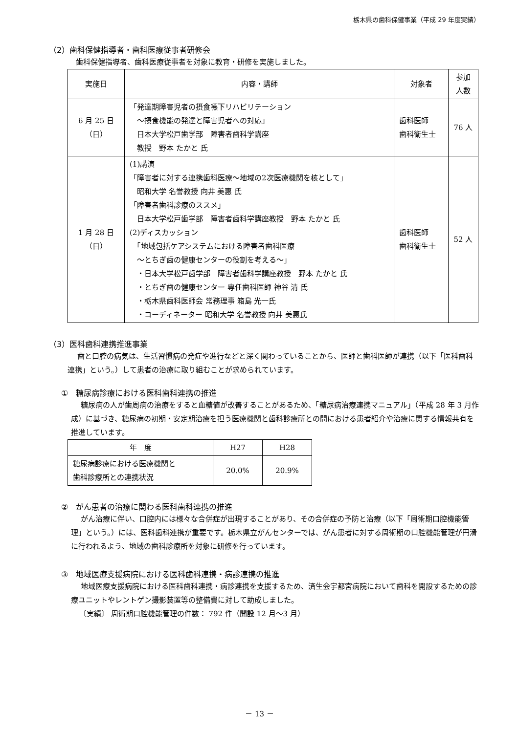栃木県の歯科保健事業（平成 29 年度実績）
（2）歯科保健指導者・歯科医療従事者研修会
歯科保健指導者、歯科医療従事者を対象に教育・研修を実施しました。
| 実施日 | 内容・講師 | 対象者 | 参加 人数 |
| --- | --- | --- | --- |
| 6 月 25 日 （日） | 「発達期障害児者の摂食嚥下リハビリテーション ～摂食機能の発達と障害児者への対応」 日本大学松戸歯学部 障害者歯科学講座 教授 野本 たかと 氏 | 歯科医師 歯科衛生士 | 76 人 |
| 1 月 28 日 （日） | (1)講演 「障害者に対する連携歯科医療～地域の2次医療機関を核として」 昭和大学 名誉教授 向井 美惠 氏 「障害者歯科診療のススメ」 日本大学松戸歯学部 障害者歯科学講座教授 野本 たかと 氏 (2)ディスカッション 「地域包括ケアシステムにおける障害者歯科医療 ～とちぎ歯の健康センターの役割を考える～」 ・日本大学松戸歯学部 障害者歯科学講座教授 野本 たかと 氏 ・とちぎ歯の健康センター 専任歯科医師 神谷 清 氏 ・栃木県歯科医師会 常務理事 箱島 光一氏 ・コーディネーター 昭和大学 名誉教授 向井 美惠氏 | 歯科医師 歯科衛生士 | 52 人 |
（3）医科歯科連携推進事業
歯と口腔の病気は、生活習慣病の発症や進行などと深く関わっていることから、医師と歯科医師が連携（以下「医科歯科連携」という。）して患者の治療に取り組むことが求められています。
①　糖尿病診療における医科歯科連携の推進
糖尿病の人が歯周病の治療をすると血糖値が改善することがあるため、「糖尿病治療連携マニュアル」（平成 28 年 3 月作成）に基づき、糖尿病の初期・安定期治療を担う医療機関と歯科診療所との間における患者紹介や治療に関する情報共有を推進しています。
| 年 度 | H27 | H28 |
| --- | --- | --- |
| 糖尿病診療における医療機関と 歯科診療所との連携状況 | 20.0% | 20.9% |
②　がん患者の治療に関わる医科歯科連携の推進
がん治療に伴い、口腔内には様々な合併症が出現することがあり、その合併症の予防と治療（以下「周術期口腔機能管理」という。）には、医科歯科連携が重要です。栃木県立がんセンターでは、がん患者に対する周術期の口腔機能管理が円滑に行われるよう、地域の歯科診療所を対象に研修を行っています。
③　地域医療支援病院における医科歯科連携・病診連携の推進
地域医療支援病院における医科歯科連携・病診連携を支援するため、済生会宇都宮病院において歯科を開設するための診療ユニットやレントゲン撮影装置等の整備費に対して助成しました。
〔実績〕 周術期口腔機能管理の件数： 792 件（開設 12 月～3 月）
－ 13 －